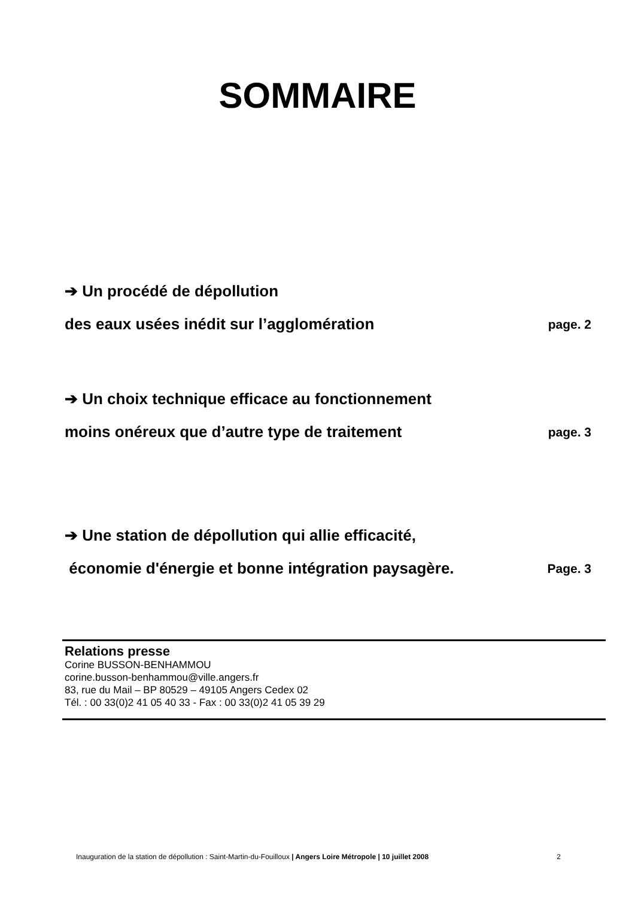SOMMAIRE
➔ Un procédé de dépollution
des eaux usées inédit sur l’agglomération page. 2
➔ Un choix technique efficace au fonctionnement
moins onéreux que d’autre type de traitement page. 3
➔ Une station de dépollution qui allie efficacité,
économie d'énergie et bonne intégration paysagère. Page. 3
Relations presse
Corine BUSSON-BENHAMMOU
corine.busson-benhammou@ville.angers.fr
83, rue du Mail – BP 80529 – 49105 Angers Cedex 02
Tél. : 00 33(0)2 41 05 40 33 - Fax : 00 33(0)2 41 05 39 29
Inauguration de la station de dépollution : Saint-Martin-du-Fouilloux | Angers Loire Métropole | 10 juillet 2008 2